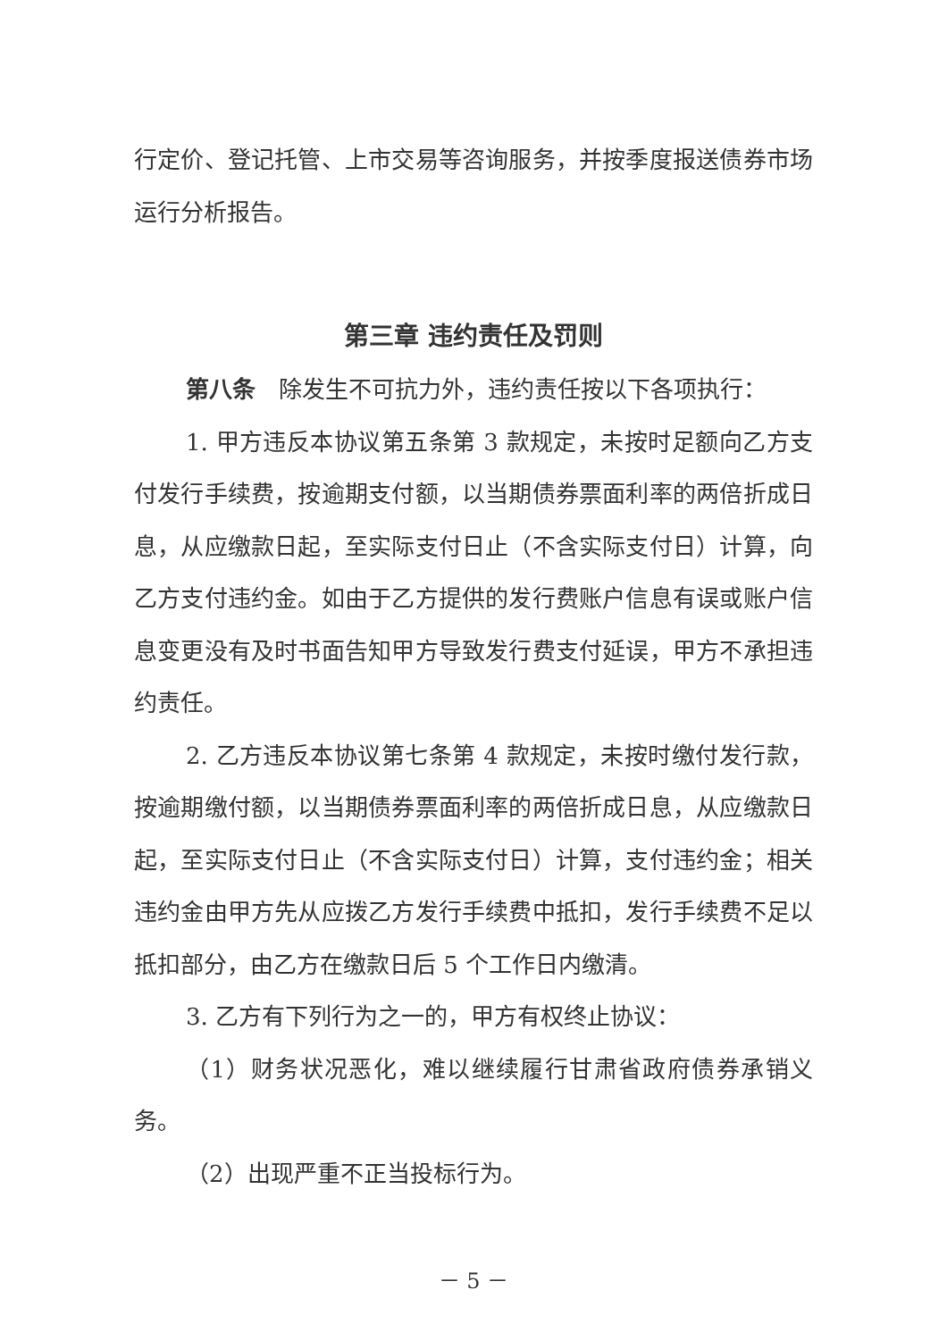行定价、登记托管、上市交易等咨询服务，并按季度报送债券市场运行分析报告。
第三章 违约责任及罚则
第八条　除发生不可抗力外，违约责任按以下各项执行：
1. 甲方违反本协议第五条第 3 款规定，未按时足额向乙方支付发行手续费，按逾期支付额，以当期债券票面利率的两倍折成日息，从应缴款日起，至实际支付日止（不含实际支付日）计算，向乙方支付违约金。如由于乙方提供的发行费账户信息有误或账户信息变更没有及时书面告知甲方导致发行费支付延误，甲方不承担违约责任。
2. 乙方违反本协议第七条第 4 款规定，未按时缴付发行款，按逾期缴付额，以当期债券票面利率的两倍折成日息，从应缴款日起，至实际支付日止（不含实际支付日）计算，支付违约金；相关违约金由甲方先从应拨乙方发行手续费中抵扣，发行手续费不足以抵扣部分，由乙方在缴款日后 5 个工作日内缴清。
3. 乙方有下列行为之一的，甲方有权终止协议：
（1）财务状况恶化，难以继续履行甘肃省政府债券承销义务。
（2）出现严重不正当投标行为。
－ 5 －